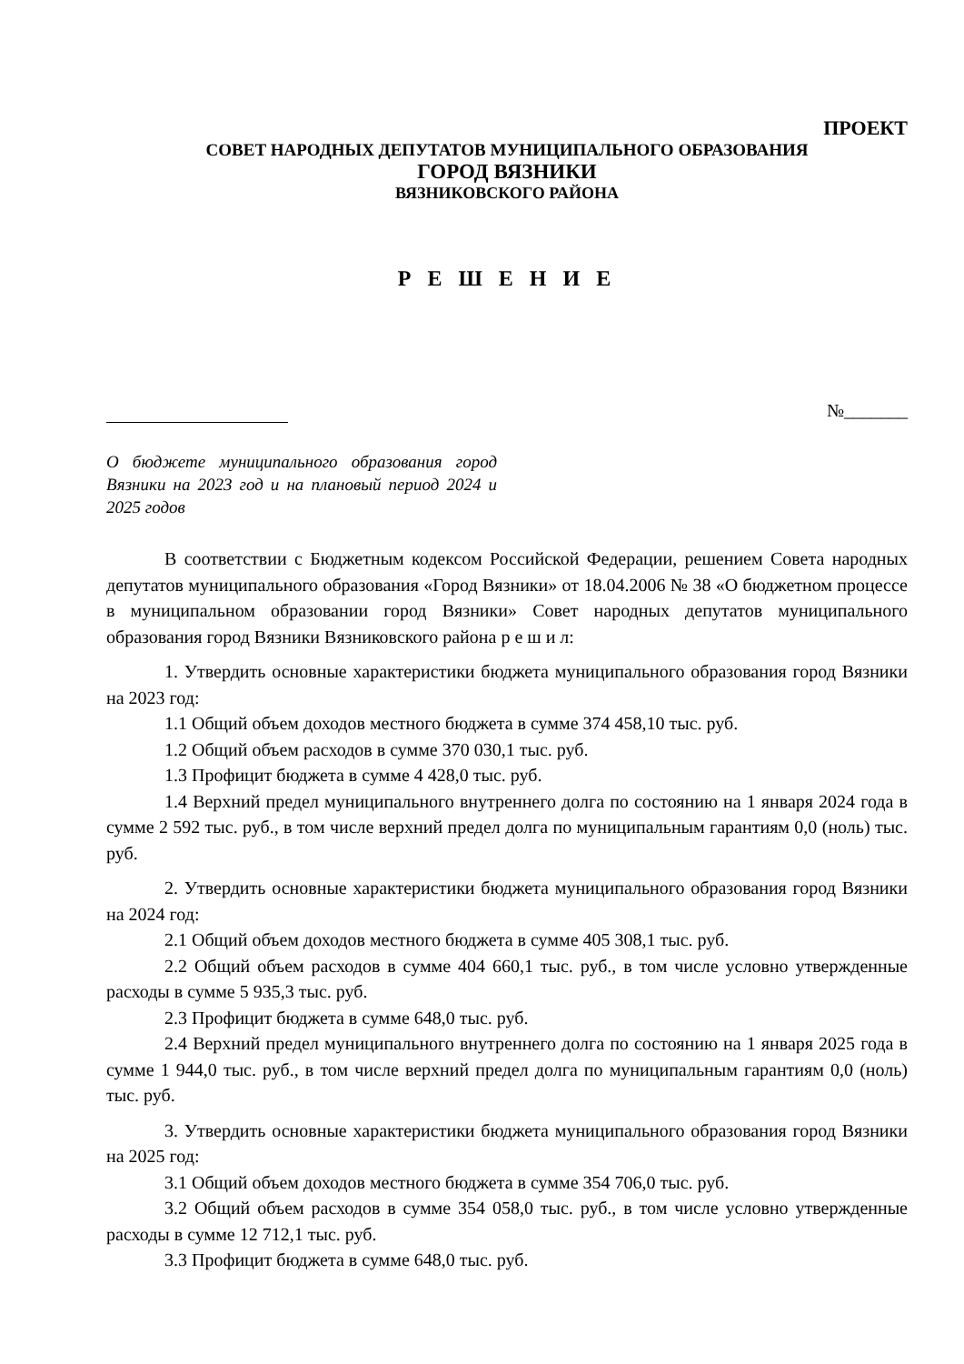ПРОЕКТ
СОВЕТ НАРОДНЫХ ДЕПУТАТОВ МУНИЦИПАЛЬНОГО ОБРАЗОВАНИЯ
ГОРОД ВЯЗНИКИ
ВЯЗНИКОВСКОГО РАЙОНА
Р Е Ш Е Н И Е
№_______
О бюджете муниципального образования город Вязники на 2023 год и на плановый период 2024 и 2025 годов
В соответствии с Бюджетным кодексом Российской Федерации, решением Совета народных депутатов муниципального образования «Город Вязники» от 18.04.2006 № 38 «О бюджетном процессе в муниципальном образовании город Вязники» Совет народных депутатов муниципального образования город Вязники Вязниковского района р е ш и л:
1. Утвердить основные характеристики бюджета муниципального образования город Вязники на 2023 год:
1.1 Общий объем доходов местного бюджета в сумме 374 458,10 тыс. руб.
1.2 Общий объем расходов в сумме 370 030,1 тыс. руб.
1.3 Профицит бюджета в сумме 4 428,0 тыс. руб.
1.4 Верхний предел муниципального внутреннего долга по состоянию на 1 января 2024 года в сумме 2 592 тыс. руб., в том числе верхний предел долга по муниципальным гарантиям 0,0 (ноль) тыс. руб.
2. Утвердить основные характеристики бюджета муниципального образования город Вязники на 2024 год:
2.1 Общий объем доходов местного бюджета в сумме 405 308,1 тыс. руб.
2.2 Общий объем расходов в сумме 404 660,1 тыс. руб., в том числе условно утвержденные расходы в сумме 5 935,3 тыс. руб.
2.3 Профицит бюджета в сумме 648,0 тыс. руб.
2.4 Верхний предел муниципального внутреннего долга по состоянию на 1 января 2025 года в сумме 1 944,0 тыс. руб., в том числе верхний предел долга по муниципальным гарантиям 0,0 (ноль) тыс. руб.
3. Утвердить основные характеристики бюджета муниципального образования город Вязники на 2025 год:
3.1 Общий объем доходов местного бюджета в сумме 354 706,0 тыс. руб.
3.2 Общий объем расходов в сумме 354 058,0 тыс. руб., в том числе условно утвержденные расходы в сумме 12 712,1 тыс. руб.
3.3 Профицит бюджета в сумме 648,0 тыс. руб.